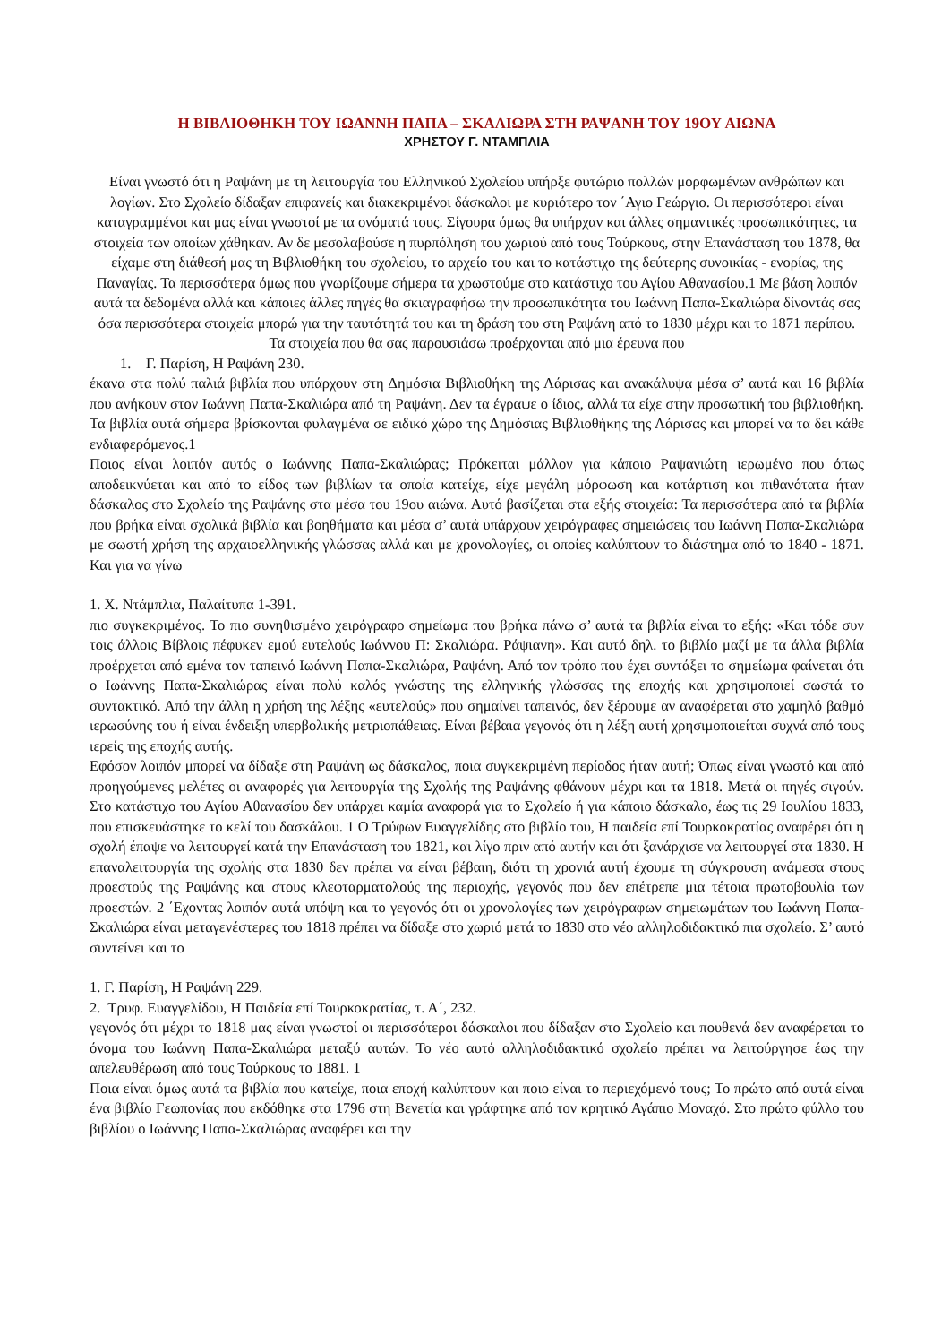Η ΒΙΒΛΙΟΘΗΚΗ ΤΟΥ ΙΩΑΝΝΗ ΠΑΠΑ – ΣΚΑΛΙΩΡΑ ΣΤΗ ΡΑΨΑΝΗ ΤΟΥ 19ΟΥ ΑΙΩΝΑ
ΧΡΗΣΤΟΥ Γ. ΝΤΑΜΠΛΙΑ
Είναι γνωστό ότι η Ραψάνη με τη λειτουργία του Ελληνικού Σχολείου υπήρξε φυτώριο πολλών μορφωμένων ανθρώπων και λογίων. Στο Σχολείο δίδαξαν επιφανείς και διακεκριμένοι δάσκαλοι με κυριότερο τον ΄Αγιο Γεώργιο. Οι περισσότεροι είναι καταγραμμένοι και μας είναι γνωστοί με τα ονόματά τους. Σίγουρα όμως θα υπήρχαν και άλλες σημαντικές προσωπικότητες, τα στοιχεία των οποίων χάθηκαν. Αν δε μεσολαβούσε η πυρπόληση του χωριού από τους Τούρκους, στην Επανάσταση του 1878, θα είχαμε στη διάθεσή μας τη Βιβλιοθήκη του σχολείου, το αρχείο του και το κατάστιχο της δεύτερης συνοικίας - ενορίας, της Παναγίας. Τα περισσότερα όμως που γνωρίζουμε σήμερα τα χρωστούμε στο κατάστιχο του Αγίου Αθανασίου.1 Με βάση λοιπόν αυτά τα δεδομένα αλλά και κάποιες άλλες πηγές θα σκιαγραφήσω την προσωπικότητα του Ιωάννη Παπα-Σκαλιώρα δίνοντάς σας όσα περισσότερα στοιχεία μπορώ για την ταυτότητά του και τη δράση του στη Ραψάνη από το 1830 μέχρι και το 1871 περίπου. Τα στοιχεία που θα σας παρουσιάσω προέρχονται από μια έρευνα που
1. Γ. Παρίση, Η Ραψάνη 230.
έκανα στα πολύ παλιά βιβλία που υπάρχουν στη Δημόσια Βιβλιοθήκη της Λάρισας και ανακάλυψα μέσα σ’ αυτά και 16 βιβλία που ανήκουν στον Ιωάννη Παπα-Σκαλιώρα από τη Ραψάνη. Δεν τα έγραψε ο ίδιος, αλλά τα είχε στην προσωπική του βιβλιοθήκη. Τα βιβλία αυτά σήμερα βρίσκονται φυλαγμένα σε ειδικό χώρο της Δημόσιας Βιβλιοθήκης της Λάρισας και μπορεί να τα δει κάθε ενδιαφερόμενος.1
Ποιος είναι λοιπόν αυτός ο Ιωάννης Παπα-Σκαλιώρας; Πρόκειται μάλλον για κάποιο Ραψανιώτη ιερωμένο που όπως αποδεικνύεται και από το είδος των βιβλίων τα οποία κατείχε, είχε μεγάλη μόρφωση και κατάρτιση και πιθανότατα ήταν δάσκαλος στο Σχολείο της Ραψάνης στα μέσα του 19ου αιώνα. Αυτό βασίζεται στα εξής στοιχεία: Τα περισσότερα από τα βιβλία που βρήκα είναι σχολικά βιβλία και βοηθήματα και μέσα σ’ αυτά υπάρχουν χειρόγραφες σημειώσεις του Ιωάννη Παπα-Σκαλιώρα με σωστή χρήση της αρχαιοελληνικής γλώσσας αλλά και με χρονολογίες, οι οποίες καλύπτουν το διάστημα από το 1840 - 1871. Και για να γίνω
1. Χ. Ντάμπλια, Παλαίτυπα 1-391.
πιο συγκεκριμένος. Το πιο συνηθισμένο χειρόγραφο σημείωμα που βρήκα πάνω σ’ αυτά τα βιβλία είναι το εξής: «Και τόδε συν τοις άλλοις Βίβλοις πέφυκεν εμού ευτελούς Ιωάννου Π: Σκαλιώρα. Ράψιανη». Και αυτό δηλ. το βιβλίο μαζί με τα άλλα βιβλία προέρχεται από εμένα τον ταπεινό Ιωάννη Παπα-Σκαλιώρα, Ραψάνη. Από τον τρόπο που έχει συντάξει το σημείωμα φαίνεται ότι ο Ιωάννης Παπα-Σκαλιώρας είναι πολύ καλός γνώστης της ελληνικής γλώσσας της εποχής και χρησιμοποιεί σωστά το συντακτικό. Από την άλλη η χρήση της λέξης «ευτελούς» που σημαίνει ταπεινός, δεν ξέρουμε αν αναφέρεται στο χαμηλό βαθμό ιερωσύνης του ή είναι ένδειξη υπερβολικής μετριοπάθειας. Είναι βέβαια γεγονός ότι η λέξη αυτή χρησιμοποιείται συχνά από τους ιερείς της εποχής αυτής.
Εφόσον λοιπόν μπορεί να δίδαξε στη Ραψάνη ως δάσκαλος, ποια συγκεκριμένη περίοδος ήταν αυτή; Όπως είναι γνωστό και από προηγούμενες μελέτες οι αναφορές για λειτουργία της Σχολής της Ραψάνης φθάνουν μέχρι και τα 1818. Μετά οι πηγές σιγούν. Στο κατάστιχο του Αγίου Αθανασίου δεν υπάρχει καμία αναφορά για το Σχολείο ή για κάποιο δάσκαλο, έως τις 29 Ιουλίου 1833, που επισκευάστηκε το κελί του δασκάλου. 1 Ο Τρύφων Ευαγγελίδης στο βιβλίο του, Η παιδεία επί Τουρκοκρατίας αναφέρει ότι η σχολή έπαψε να λειτουργεί κατά την Επανάσταση του 1821, και λίγο πριν από αυτήν και ότι ξανάρχισε να λειτουργεί στα 1830. Η επαναλειτουργία της σχολής στα 1830 δεν πρέπει να είναι βέβαιη, διότι τη χρονιά αυτή έχουμε τη σύγκρουση ανάμεσα στους προεστούς της Ραψάνης και στους κλεφταρματολούς της περιοχής, γεγονός που δεν επέτρεπε μια τέτοια πρωτοβουλία των προεστών. 2 ΄Εχοντας λοιπόν αυτά υπόψη και το γεγονός ότι οι χρονολογίες των χειρόγραφων σημειωμάτων του Ιωάννη Παπα-Σκαλιώρα είναι μεταγενέστερες του 1818 πρέπει να δίδαξε στο χωριό μετά το 1830 στο νέο αλληλοδιδακτικό πια σχολείο. Σ’ αυτό συντείνει και το
1. Γ. Παρίση, Η Ραψάνη 229.
2. Τρυφ. Ευαγγελίδου, Η Παιδεία επί Τουρκοκρατίας, τ. Α΄, 232.
γεγονός ότι μέχρι το 1818 μας είναι γνωστοί οι περισσότεροι δάσκαλοι που δίδαξαν στο Σχολείο και πουθενά δεν αναφέρεται το όνομα του Ιωάννη Παπα-Σκαλιώρα μεταξύ αυτών. Το νέο αυτό αλληλοδιδακτικό σχολείο πρέπει να λειτούργησε έως την απελευθέρωση από τους Τούρκους το 1881. 1
Ποια είναι όμως αυτά τα βιβλία που κατείχε, ποια εποχή καλύπτουν και ποιο είναι το περιεχόμενό τους; Το πρώτο από αυτά είναι ένα βιβλίο Γεωπονίας που εκδόθηκε στα 1796 στη Βενετία και γράφτηκε από τον κρητικό Αγάπιο Μοναχό. Στο πρώτο φύλλο του βιβλίου ο Ιωάννης Παπα-Σκαλιώρας αναφέρει και την